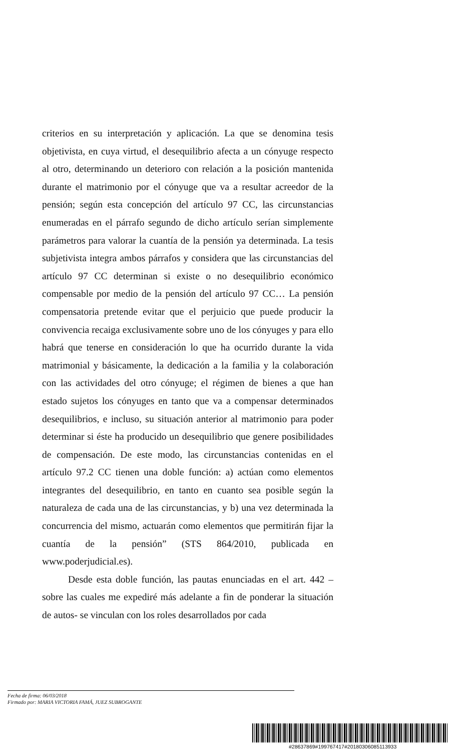criterios en su interpretación y aplicación. La que se denomina tesis objetivista, en cuya virtud, el desequilibrio afecta a un cónyuge respecto al otro, determinando un deterioro con relación a la posición mantenida durante el matrimonio por el cónyuge que va a resultar acreedor de la pensión; según esta concepción del artículo 97 CC, las circunstancias enumeradas en el párrafo segundo de dicho artículo serían simplemente parámetros para valorar la cuantía de la pensión ya determinada. La tesis subjetivista integra ambos párrafos y considera que las circunstancias del artículo 97 CC determinan si existe o no desequilibrio económico compensable por medio de la pensión del artículo 97 CC… La pensión compensatoria pretende evitar que el perjuicio que puede producir la convivencia recaiga exclusivamente sobre uno de los cónyuges y para ello habrá que tenerse en consideración lo que ha ocurrido durante la vida matrimonial y básicamente, la dedicación a la familia y la colaboración con las actividades del otro cónyuge; el régimen de bienes a que han estado sujetos los cónyuges en tanto que va a compensar determinados desequilibrios, e incluso, su situación anterior al matrimonio para poder determinar si éste ha producido un desequilibrio que genere posibilidades de compensación. De este modo, las circunstancias contenidas en el artículo 97.2 CC tienen una doble función: a) actúan como elementos integrantes del desequilibrio, en tanto en cuanto sea posible según la naturaleza de cada una de las circunstancias, y b) una vez determinada la concurrencia del mismo, actuarán como elementos que permitirán fijar la cuantía de la pensión” (STS 864/2010, publicada en www.poderjudicial.es).
Desde esta doble función, las pautas enunciadas en el art. 442 –sobre las cuales me expediré más adelante a fin de ponderar la situación de autos- se vinculan con los roles desarrollados por cada
Fecha de firma: 06/03/2018
Firmado por: MARIA VICTORIA FAMÁ, JUEZ SUBROGANTE
#28637869#199767417#20180306085113933